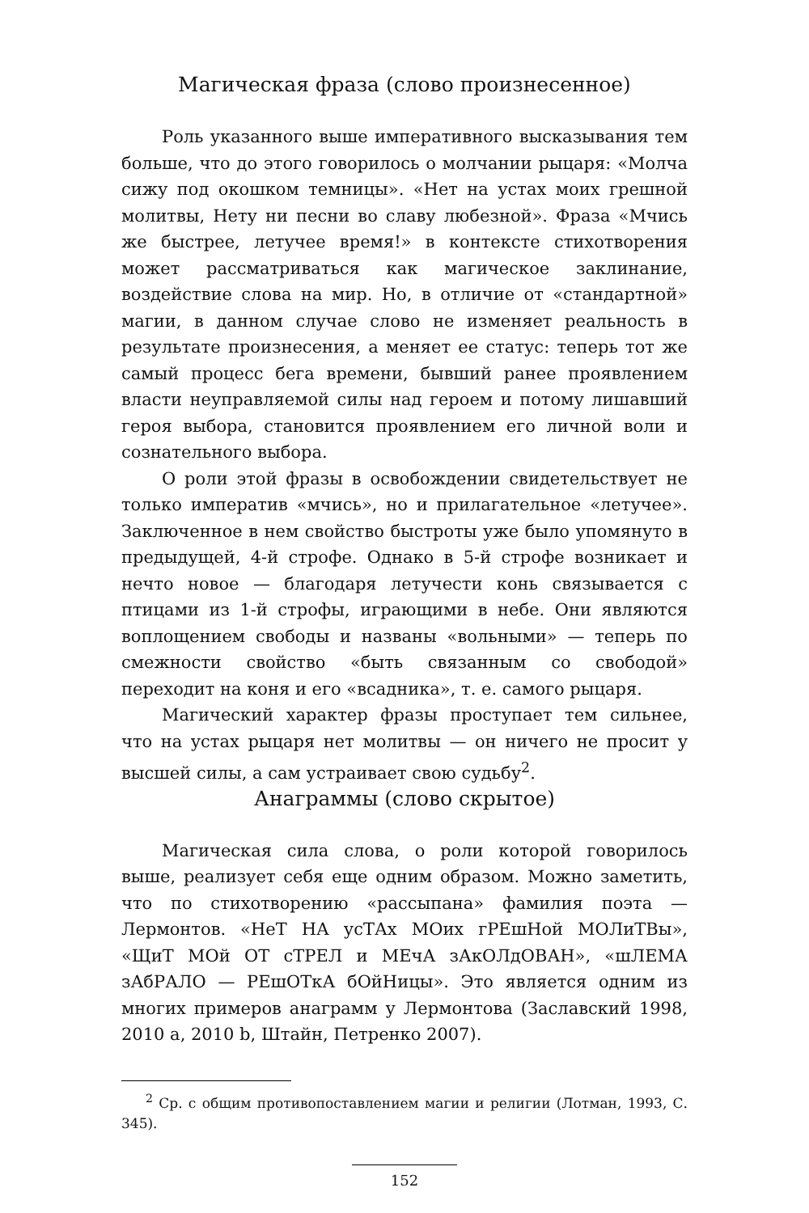Магическая фраза (слово произнесенное)
Роль указанного выше императивного высказывания тем больше, что до этого говорилось о молчании рыцаря: «Молча сижу под окошком темницы». «Нет на устах моих грешной молитвы, Нету ни песни во славу любезной». Фраза «Мчись же быстрее, летучее время!» в контексте стихотворения может рассматриваться как магическое заклинание, воздействие слова на мир. Но, в отличие от «стандартной» магии, в данном случае слово не изменяет реальность в результате произнесения, а меняет ее статус: теперь тот же самый процесс бега времени, бывший ранее проявлением власти неуправляемой силы над героем и потому лишавший героя выбора, становится проявлением его личной воли и сознательного выбора.
О роли этой фразы в освобождении свидетельствует не только императив «мчись», но и прилагательное «летучее». Заключенное в нем свойство быстроты уже было упомянуто в предыдущей, 4-й строфе. Однако в 5-й строфе возникает и нечто новое — благодаря летучести конь связывается с птицами из 1-й строфы, играющими в небе. Они являются воплощением свободы и названы «вольными» — теперь по смежности свойство «быть связанным со свободой» переходит на коня и его «всадника», т. е. самого рыцаря.
Магический характер фразы проступает тем сильнее, что на устах рыцаря нет молитвы — он ничего не просит у высшей силы, а сам устраивает свою судьбу<sup>2</sup>.
Анаграммы (слово скрытое)
Магическая сила слова, о роли которой говорилось выше, реализует себя еще одним образом. Можно заметить, что по стихотворению «рассыпана» фамилия поэта — Лермонтов. «НеТ НА усТАх МОих гРЕшНой МОЛиТВы», «ЩиТ МОй ОТ сТРЕЛ и МЕчА зАкОЛдОВАН», «шЛЕМА зАбРАЛО — РЕшОТкА бОйНицы». Это является одним из многих примеров анаграмм у Лермонтова (Заславский 1998, 2010 a, 2010 b, Штайн, Петренко 2007).
<sup>2</sup> Ср. с общим противопоставлением магии и религии (Лотман, 1993, С. 345).
152